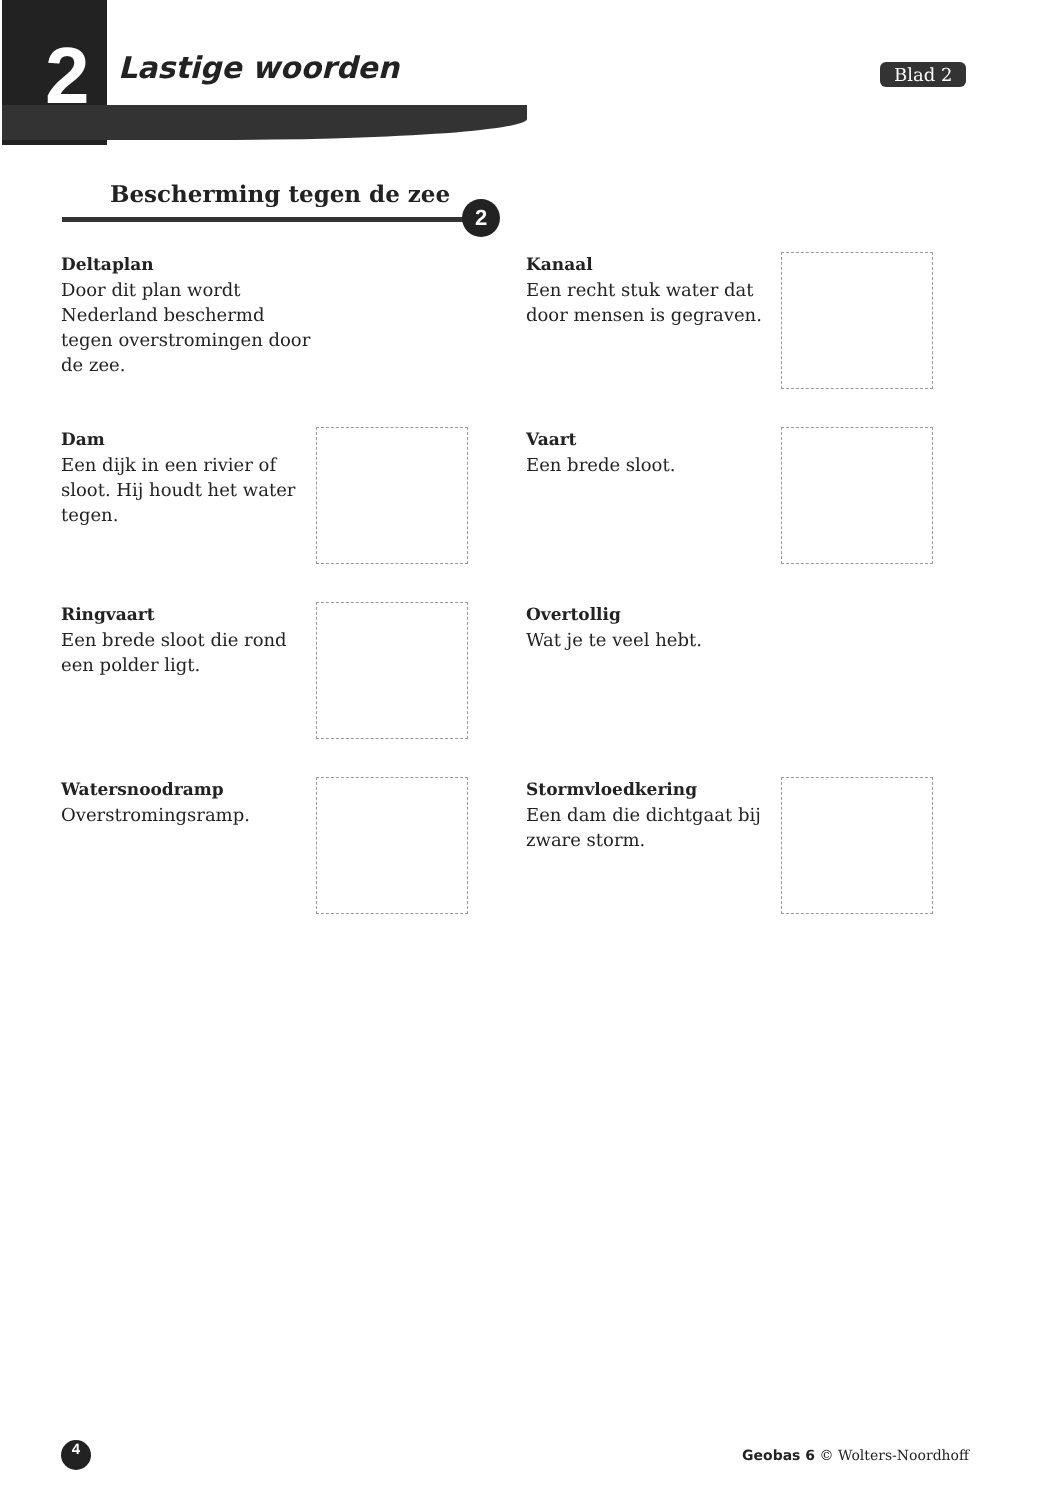2 Lastige woorden Blad 2
Bescherming tegen de zee
2
Deltaplan
Door dit plan wordt Nederland beschermd tegen overstromingen door de zee.
Kanaal
Een recht stuk water dat door mensen is gegraven.
Dam
Een dijk in een rivier of sloot. Hij houdt het water tegen.
Vaart
Een brede sloot.
Ringvaart
Een brede sloot die rond een polder ligt.
Overtollig
Wat je te veel hebt.
Watersnoodramp
Overstromingsramp.
Stormvloedkering
Een dam die dichtgaat bij zware storm.
4
Geobas 6 © Wolters-Noordhoff